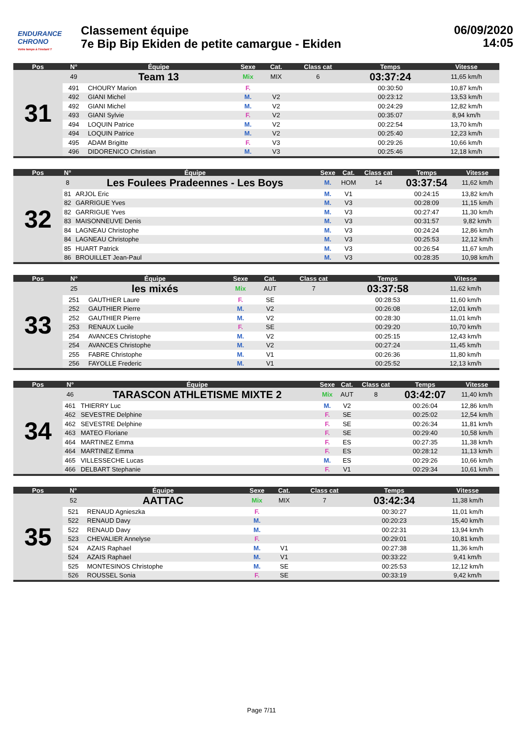ENDURANCE
CHRONO
Votre temps à l'instant T
Classement équipe
7e Bip Bip Ekiden de petite camargue - Ekiden
06/09/2020
14:05
| Pos | N° | Équipe | Sexe | Cat. | Class cat | Temps | Vitesse |
| --- | --- | --- | --- | --- | --- | --- | --- |
| 31 | 49 | Team 13 | Mix | MIX | 6 | 03:37:24 | 11,65 km/h |
| | 491 | CHOURY Marion | F. | | | 00:30:50 | 10,87 km/h |
| | 492 | GIANI Michel | M. | V2 | | 00:23:12 | 13,53 km/h |
| | 492 | GIANI Michel | M. | V2 | | 00:24:29 | 12,82 km/h |
| | 493 | GIANI Sylvie | F. | V2 | | 00:35:07 | 8,94 km/h |
| | 494 | LOQUIN Patrice | M. | V2 | | 00:22:54 | 13,70 km/h |
| | 494 | LOQUIN Patrice | M. | V2 | | 00:25:40 | 12,23 km/h |
| | 495 | ADAM Brigitte | F. | V3 | | 00:29:26 | 10,66 km/h |
| | 496 | DIDORENICO Christian | M. | V3 | | 00:25:46 | 12,18 km/h |
| Pos | N° | Équipe | Sexe | Cat. | Class cat | Temps | Vitesse |
| --- | --- | --- | --- | --- | --- | --- | --- |
| 32 | 8 | Les Foulees Pradeennes - Les Boys | M. | HOM | 14 | 03:37:54 | 11,62 km/h |
| | 81 | ARJOL Eric | M. | V1 | | 00:24:15 | 13,82 km/h |
| | 82 | GARRIGUE Yves | M. | V3 | | 00:28:09 | 11,15 km/h |
| | 82 | GARRIGUE Yves | M. | V3 | | 00:27:47 | 11,30 km/h |
| | 83 | MAISONNEUVE Denis | M. | V3 | | 00:31:57 | 9,82 km/h |
| | 84 | LAGNEAU Christophe | M. | V3 | | 00:24:24 | 12,86 km/h |
| | 84 | LAGNEAU Christophe | M. | V3 | | 00:25:53 | 12,12 km/h |
| | 85 | HUART Patrick | M. | V3 | | 00:26:54 | 11,67 km/h |
| | 86 | BROUILLET Jean-Paul | M. | V3 | | 00:28:35 | 10,98 km/h |
| Pos | N° | Équipe | Sexe | Cat. | Class cat | Temps | Vitesse |
| --- | --- | --- | --- | --- | --- | --- | --- |
| 33 | 25 | les mixés | Mix | AUT | 7 | 03:37:58 | 11,62 km/h |
| | 251 | GAUTHIER Laure | F. | SE | | 00:28:53 | 11,60 km/h |
| | 252 | GAUTHIER Pierre | M. | V2 | | 00:26:08 | 12,01 km/h |
| | 252 | GAUTHIER Pierre | M. | V2 | | 00:28:30 | 11,01 km/h |
| | 253 | RENAUX Lucile | F. | SE | | 00:29:20 | 10,70 km/h |
| | 254 | AVANCES Christophe | M. | V2 | | 00:25:15 | 12,43 km/h |
| | 254 | AVANCES Christophe | M. | V2 | | 00:27:24 | 11,45 km/h |
| | 255 | FABRE Christophe | M. | V1 | | 00:26:36 | 11,80 km/h |
| | 256 | FAYOLLE Frederic | M. | V1 | | 00:25:52 | 12,13 km/h |
| Pos | N° | Équipe | Sexe | Cat. | Class cat | Temps | Vitesse |
| --- | --- | --- | --- | --- | --- | --- | --- |
| 34 | 46 | TARASCON ATHLETISME MIXTE 2 | Mix | AUT | 8 | 03:42:07 | 11,40 km/h |
| | 461 | THIERRY Luc | M. | V2 | | 00:26:04 | 12,86 km/h |
| | 462 | SEVESTRE Delphine | F. | SE | | 00:25:02 | 12,54 km/h |
| | 462 | SEVESTRE Delphine | F. | SE | | 00:26:34 | 11,81 km/h |
| | 463 | MATEO Floriane | F. | SE | | 00:29:40 | 10,58 km/h |
| | 464 | MARTINEZ Emma | F. | ES | | 00:27:35 | 11,38 km/h |
| | 464 | MARTINEZ Emma | F. | ES | | 00:28:12 | 11,13 km/h |
| | 465 | VILLESSECHE Lucas | M. | ES | | 00:29:26 | 10,66 km/h |
| | 466 | DELBART Stephanie | F. | V1 | | 00:29:34 | 10,61 km/h |
| Pos | N° | Équipe | Sexe | Cat. | Class cat | Temps | Vitesse |
| --- | --- | --- | --- | --- | --- | --- | --- |
| 35 | 52 | AATTAC | Mix | MIX | 7 | 03:42:34 | 11,38 km/h |
| | 521 | RENAUD Agnieszka | F. | | | 00:30:27 | 11,01 km/h |
| | 522 | RENAUD Davy | M. | | | 00:20:23 | 15,40 km/h |
| | 522 | RENAUD Davy | M. | | | 00:22:31 | 13,94 km/h |
| | 523 | CHEVALIER Annelyse | F. | | | 00:29:01 | 10,81 km/h |
| | 524 | AZAIS Raphael | M. | V1 | | 00:27:38 | 11,36 km/h |
| | 524 | AZAIS Raphael | M. | V1 | | 00:33:22 | 9,41 km/h |
| | 525 | MONTESINOS Christophe | M. | SE | | 00:25:53 | 12,12 km/h |
| | 526 | ROUSSEL Sonia | F. | SE | | 00:33:19 | 9,42 km/h |
Page 7/11